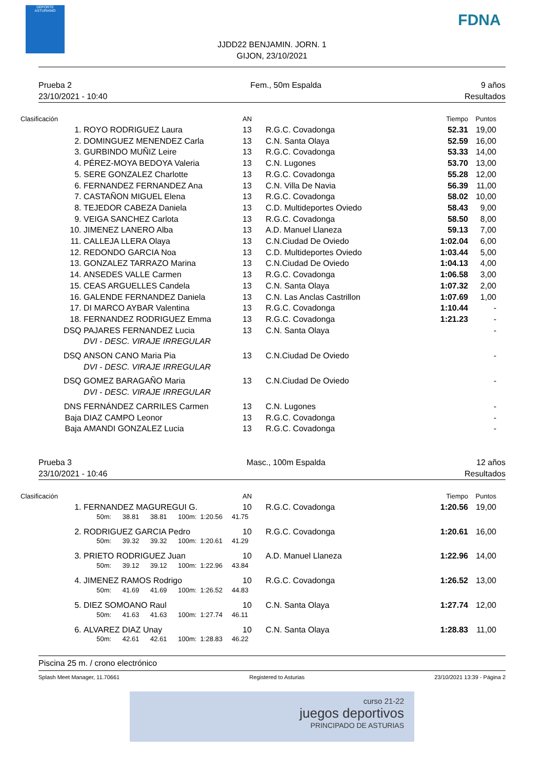DEPORTE ASTURIANO
FDNA
JJDD22 BENJAMIN. JORN. 1
GIJON, 23/10/2021
Prueba 2
23/10/2021 - 10:40
Fem., 50m Espalda 9 años
Resultados
| Clasificación | | AN | | Tiempo | Puntos |
| --- | --- | --- | --- | --- | --- |
| 1. | ROYO RODRIGUEZ Laura | 13 | R.G.C. Covadonga | 52.31 | 19,00 |
| 2. | DOMINGUEZ MENENDEZ Carla | 13 | C.N. Santa Olaya | 52.59 | 16,00 |
| 3. | GURBINDO MUÑIZ Leire | 13 | R.G.C. Covadonga | 53.33 | 14,00 |
| 4. | PÉREZ-MOYA BEDOYA Valeria | 13 | C.N. Lugones | 53.70 | 13,00 |
| 5. | SERE GONZALEZ Charlotte | 13 | R.G.C. Covadonga | 55.28 | 12,00 |
| 6. | FERNANDEZ FERNANDEZ Ana | 13 | C.N. Villa De Navia | 56.39 | 11,00 |
| 7. | CASTAÑON MIGUEL Elena | 13 | R.G.C. Covadonga | 58.02 | 10,00 |
| 8. | TEJEDOR CABEZA Daniela | 13 | C.D. Multideportes Oviedo | 58.43 | 9,00 |
| 9. | VEIGA SANCHEZ Carlota | 13 | R.G.C. Covadonga | 58.50 | 8,00 |
| 10. | JIMENEZ LANERO Alba | 13 | A.D. Manuel Llaneza | 59.13 | 7,00 |
| 11. | CALLEJA LLERA Olaya | 13 | C.N.Ciudad De Oviedo | 1:02.04 | 6,00 |
| 12. | REDONDO GARCIA Noa | 13 | C.D. Multideportes Oviedo | 1:03.44 | 5,00 |
| 13. | GONZALEZ TARRAZO Marina | 13 | C.N.Ciudad De Oviedo | 1:04.13 | 4,00 |
| 14. | ANSEDES VALLE Carmen | 13 | R.G.C. Covadonga | 1:06.58 | 3,00 |
| 15. | CEAS ARGUELLES Candela | 13 | C.N. Santa Olaya | 1:07.32 | 2,00 |
| 16. | GALENDE FERNANDEZ Daniela | 13 | C.N. Las Anclas Castrillon | 1:07.69 | 1,00 |
| 17. | DI MARCO AYBAR Valentina | 13 | R.G.C. Covadonga | 1:10.44 | - |
| 18. | FERNANDEZ RODRIGUEZ Emma | 13 | R.G.C. Covadonga | 1:21.23 | - |
| DSQ | PAJARES FERNANDEZ Lucia | 13 | C.N. Santa Olaya | | - |
| | DVI - DESC. VIRAJE IRREGULAR | | | | |
| DSQ | ANSON CANO Maria Pia | 13 | C.N.Ciudad De Oviedo | | - |
| | DVI - DESC. VIRAJE IRREGULAR | | | | |
| DSQ | GOMEZ BARAGAÑO Maria | 13 | C.N.Ciudad De Oviedo | | - |
| | DVI - DESC. VIRAJE IRREGULAR | | | | |
| DNS | FERNÁNDEZ CARRILES Carmen | 13 | C.N. Lugones | | - |
| Baja | DIAZ CAMPO Leonor | 13 | R.G.C. Covadonga | | - |
| Baja | AMANDI GONZALEZ Lucia | 13 | R.G.C. Covadonga | | - |
Prueba 3
23/10/2021 - 10:46
Masc., 100m Espalda 12 años
Resultados
| Clasificación | | AN | | Tiempo | Puntos |
| --- | --- | --- | --- | --- | --- |
| 1. | FERNANDEZ MAGUREGUI G. | 10 | R.G.C. Covadonga | 1:20.56 | 19,00 |
| | 50m: 38.81 38.81 100m: 1:20.56 41.75 | | | | |
| 2. | RODRIGUEZ GARCIA Pedro | 10 | R.G.C. Covadonga | 1:20.61 | 16,00 |
| | 50m: 39.32 39.32 100m: 1:20.61 41.29 | | | | |
| 3. | PRIETO RODRIGUEZ Juan | 10 | A.D. Manuel Llaneza | 1:22.96 | 14,00 |
| | 50m: 39.12 39.12 100m: 1:22.96 43.84 | | | | |
| 4. | JIMENEZ RAMOS Rodrigo | 10 | R.G.C. Covadonga | 1:26.52 | 13,00 |
| | 50m: 41.69 41.69 100m: 1:26.52 44.83 | | | | |
| 5. | DIEZ SOMOANO Raul | 10 | C.N. Santa Olaya | 1:27.74 | 12,00 |
| | 50m: 41.63 41.63 100m: 1:27.74 46.11 | | | | |
| 6. | ALVAREZ DIAZ Unay | 10 | C.N. Santa Olaya | 1:28.83 | 11,00 |
| | 50m: 42.61 42.61 100m: 1:28.83 46.22 | | | | |
Piscina 25 m. / crono electrónico
Splash Meet Manager, 11.70661 Registered to Asturias 23/10/2021 13:39 - Página 2
curso 21-22
juegos deportivos
PRINCIPADO DE ASTURIAS